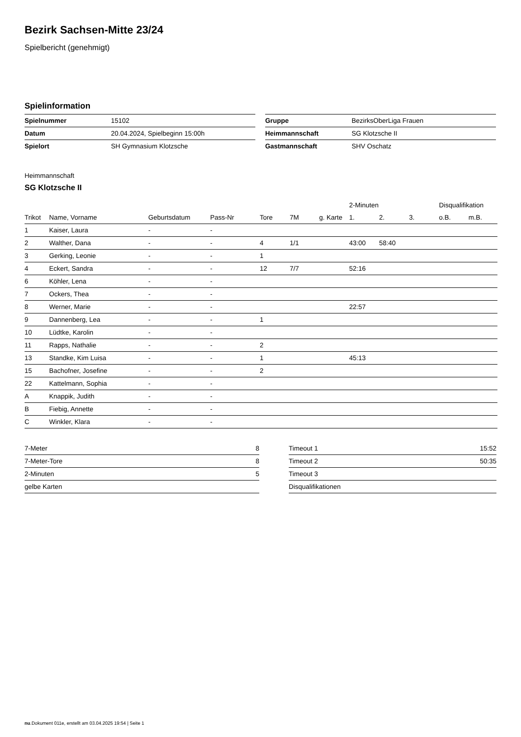Bezirk Sachsen-Mitte 23/24
Spielbericht (genehmigt)
Spielinformation
| Spielnummer | 15102 |
| Datum | 20.04.2024, Spielbeginn 15:00h |
| Spielort | SH Gymnasium Klotzsche |
| Gruppe | BezirksOberLiga Frauen |
| Heimmannschaft | SG Klotzsche II |
| Gastmannschaft | SHV Oschatz |
Heimmannschaft
SG Klotzsche II
| | | | | | | | 2-Minuten | | | Disqualifikation | |
| --- | --- | --- | --- | --- | --- | --- | --- | --- | --- | --- | --- |
| Trikot | Name, Vorname | Geburtsdatum | Pass-Nr | Tore | 7M | g. Karte | 1. | 2. | 3. | o.B. | m.B. |
| 1 | Kaiser, Laura | - | - | | | | | | | | |
| 2 | Walther, Dana | - | - | 4 | 1/1 | | 43:00 | 58:40 | | | |
| 3 | Gerking, Leonie | - | - | 1 | | | | | | | |
| 4 | Eckert, Sandra | - | - | 12 | 7/7 | | 52:16 | | | | |
| 6 | Köhler, Lena | - | - | | | | | | | | |
| 7 | Ockers, Thea | - | - | | | | | | | | |
| 8 | Werner, Marie | - | - | | | | 22:57 | | | | |
| 9 | Dannenberg, Lea | - | - | 1 | | | | | | | |
| 10 | Lüdtke, Karolin | - | - | | | | | | | | |
| 11 | Rapps, Nathalie | - | - | 2 | | | | | | | |
| 13 | Standke, Kim Luisa | - | - | 1 | | | 45:13 | | | | |
| 15 | Bachofner, Josefine | - | - | 2 | | | | | | | |
| 22 | Kattelmann, Sophia | - | - | | | | | | | | |
| A | Knappik, Judith | - | - | | | | | | | | |
| B | Fiebig, Annette | - | - | | | | | | | | |
| C | Winkler, Klara | - | - | | | | | | | | |
| 7-Meter | 8 |
| 7-Meter-Tore | 8 |
| 2-Minuten | 5 |
| gelbe Karten | |
| Timeout 1 | 15:52 |
| Timeout 2 | 50:35 |
| Timeout 3 | |
| Disqualifikationen | |
nu.Dokument 011e, erstellt am 03.04.2025 19:54 | Seite 1